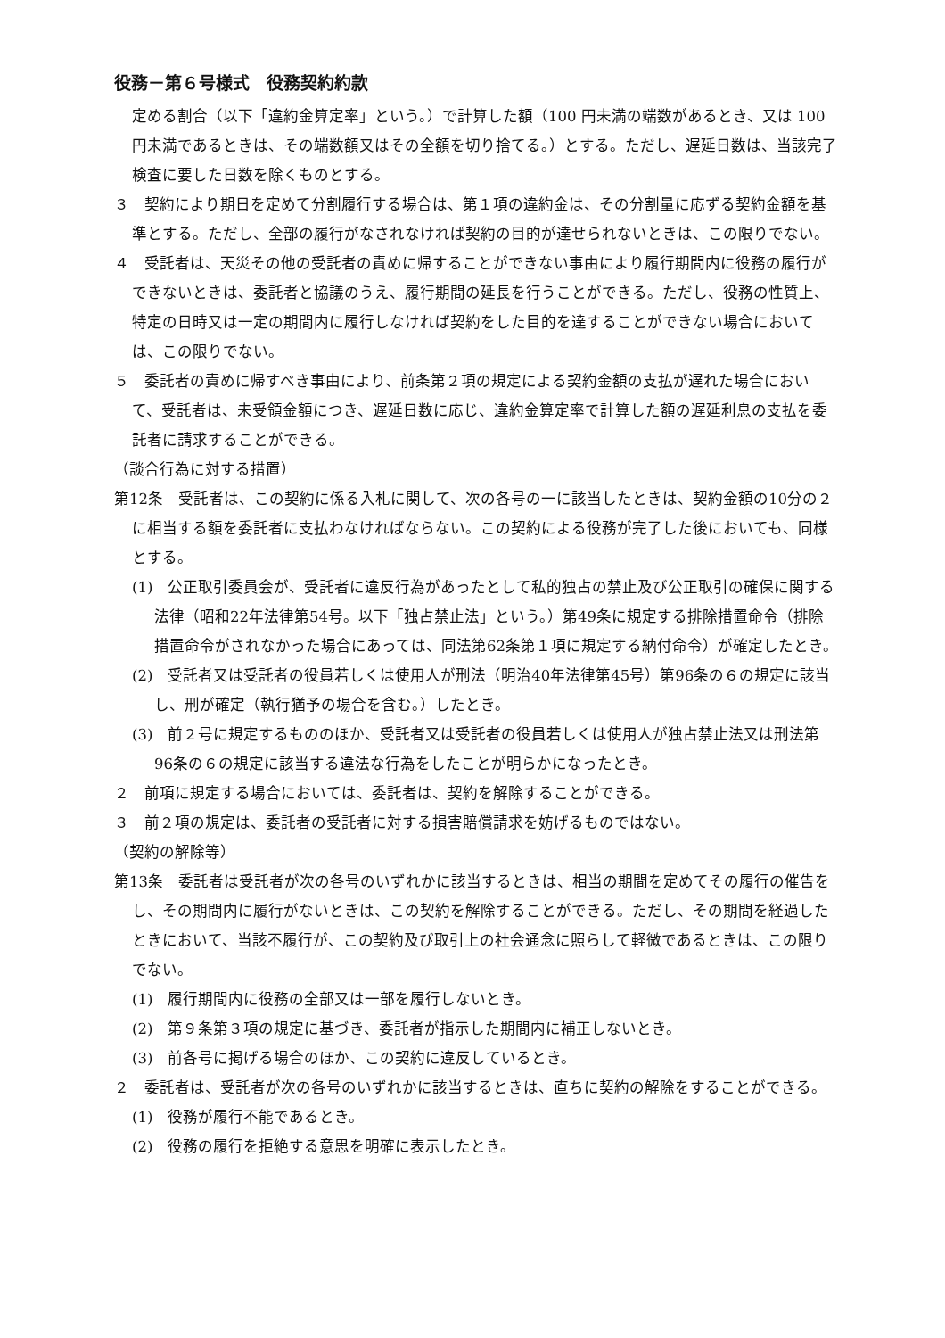役務－第６号様式　役務契約約款
定める割合（以下「違約金算定率」という。）で計算した額（100 円未満の端数があるとき、又は 100 円未満であるときは、その端数額又はその全額を切り捨てる。）とする。ただし、遅延日数は、当該完了検査に要した日数を除くものとする。
３　契約により期日を定めて分割履行する場合は、第１項の違約金は、その分割量に応ずる契約金額を基準とする。ただし、全部の履行がなされなければ契約の目的が達せられないときは、この限りでない。
４　受託者は、天災その他の受託者の責めに帰することができない事由により履行期間内に役務の履行ができないときは、委託者と協議のうえ、履行期間の延長を行うことができる。ただし、役務の性質上、特定の日時又は一定の期間内に履行しなければ契約をした目的を達することができない場合においては、この限りでない。
５　委託者の責めに帰すべき事由により、前条第２項の規定による契約金額の支払が遅れた場合において、受託者は、未受領金額につき、遅延日数に応じ、違約金算定率で計算した額の遅延利息の支払を委託者に請求することができる。
（談合行為に対する措置）
第12条　受託者は、この契約に係る入札に関して、次の各号の一に該当したときは、契約金額の10分の２に相当する額を委託者に支払わなければならない。この契約による役務が完了した後においても、同様とする。
(1)　公正取引委員会が、受託者に違反行為があったとして私的独占の禁止及び公正取引の確保に関する法律（昭和22年法律第54号。以下「独占禁止法」という。）第49条に規定する排除措置命令（排除措置命令がされなかった場合にあっては、同法第62条第１項に規定する納付命令）が確定したとき。
(2)　受託者又は受託者の役員若しくは使用人が刑法（明治40年法律第45号）第96条の６の規定に該当し、刑が確定（執行猶予の場合を含む。）したとき。
(3)　前２号に規定するもののほか、受託者又は受託者の役員若しくは使用人が独占禁止法又は刑法第96条の６の規定に該当する違法な行為をしたことが明らかになったとき。
２　前項に規定する場合においては、委託者は、契約を解除することができる。
３　前２項の規定は、委託者の受託者に対する損害賠償請求を妨げるものではない。
（契約の解除等）
第13条　委託者は受託者が次の各号のいずれかに該当するときは、相当の期間を定めてその履行の催告をし、その期間内に履行がないときは、この契約を解除することができる。ただし、その期間を経過したときにおいて、当該不履行が、この契約及び取引上の社会通念に照らして軽微であるときは、この限りでない。
(1)　履行期間内に役務の全部又は一部を履行しないとき。
(2)　第９条第３項の規定に基づき、委託者が指示した期間内に補正しないとき。
(3)　前各号に掲げる場合のほか、この契約に違反しているとき。
２　委託者は、受託者が次の各号のいずれかに該当するときは、直ちに契約の解除をすることができる。
(1)　役務が履行不能であるとき。
(2)　役務の履行を拒絶する意思を明確に表示したとき。